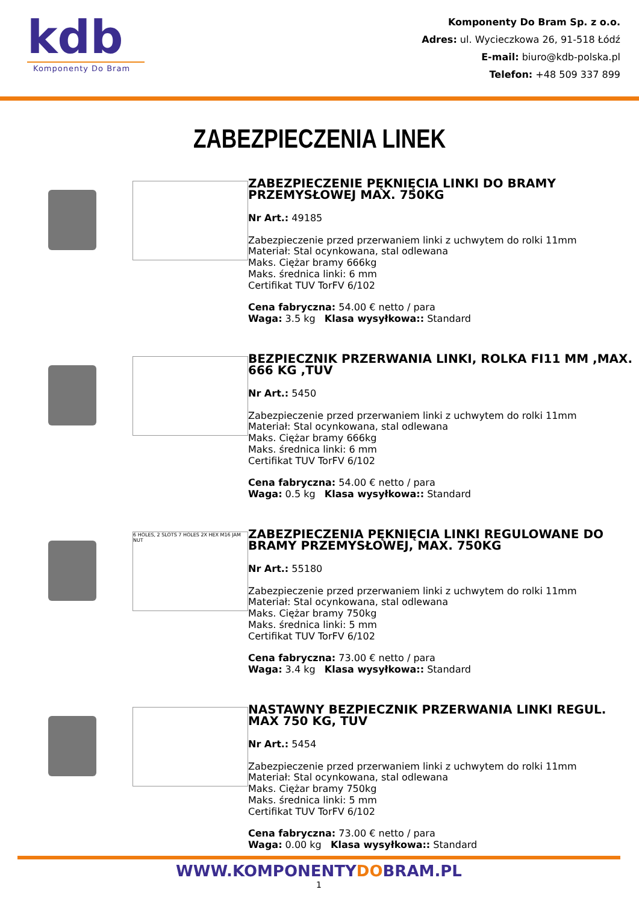kdb
Komponenty Do Bram
Komponenty Do Bram Sp. z o.o.
Adres: ul. Wycieczkowa 26, 91-518 Łódź
E-mail: biuro@kdb-polska.pl
Telefon: +48 509 337 899
ZABEZPIECZENIA LINEK
ZABEZPIECZENIE PĘKNIĘCIA LINKI DO BRAMY PRZEMYSŁOWEJ MAX. 750KG
Nr Art.: 49185
Zabezpieczenie przed przerwaniem linki z uchwytem do rolki 11mm
Materiał: Stal ocynkowana, stal odlewana
Maks. Ciężar bramy 666kg
Maks. średnica linki: 6 mm
Certifikat TUV TorFV 6/102
Cena fabryczna: 54.00 € netto / para
Waga: 3.5 kg Klasa wysyłkowa:: Standard
BEZPIECZNIK PRZERWANIA LINKI, ROLKA FI11 MM ,MAX. 666 KG ,TUV
Nr Art.: 5450
Zabezpieczenie przed przerwaniem linki z uchwytem do rolki 11mm
Materiał: Stal ocynkowana, stal odlewana
Maks. Ciężar bramy 666kg
Maks. średnica linki: 6 mm
Certifikat TUV TorFV 6/102
Cena fabryczna: 54.00 € netto / para
Waga: 0.5 kg Klasa wysyłkowa:: Standard
6 HOLES, 2 SLOTS 7 HOLES 2X HEX M16 JAM NUT
ZABEZPIECZENIA PĘKNIĘCIA LINKI REGULOWANE DO BRAMY PRZEMYSŁOWEJ, MAX. 750KG
Nr Art.: 55180
Zabezpieczenie przed przerwaniem linki z uchwytem do rolki 11mm
Materiał: Stal ocynkowana, stal odlewana
Maks. Ciężar bramy 750kg
Maks. średnica linki: 5 mm
Certifikat TUV TorFV 6/102
Cena fabryczna: 73.00 € netto / para
Waga: 3.4 kg Klasa wysyłkowa:: Standard
NASTAWNY BEZPIECZNIK PRZERWANIA LINKI REGUL. MAX 750 KG, TUV
Nr Art.: 5454
Zabezpieczenie przed przerwaniem linki z uchwytem do rolki 11mm
Materiał: Stal ocynkowana, stal odlewana
Maks. Ciężar bramy 750kg
Maks. średnica linki: 5 mm
Certifikat TUV TorFV 6/102
Cena fabryczna: 73.00 € netto / para
Waga: 0.00 kg Klasa wysyłkowa:: Standard
WWW.KOMPONENTYDOBRAM.PL
1